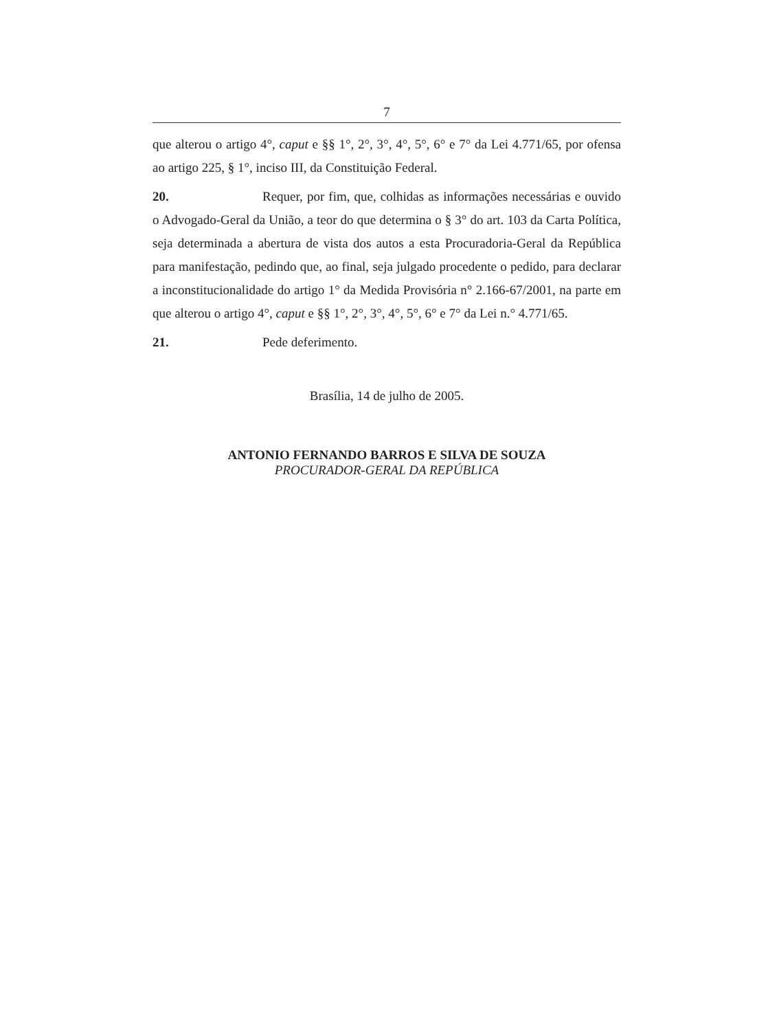7
que alterou o artigo 4°, caput e §§ 1°, 2°, 3°, 4°, 5°, 6° e 7° da Lei 4.771/65, por ofensa ao artigo 225, § 1°, inciso III, da Constituição Federal.
20. Requer, por fim, que, colhidas as informações necessárias e ouvido o Advogado-Geral da União, a teor do que determina o § 3° do art. 103 da Carta Política, seja determinada a abertura de vista dos autos a esta Procuradoria-Geral da República para manifestação, pedindo que, ao final, seja julgado procedente o pedido, para declarar a inconstitucionalidade do artigo 1° da Medida Provisória n° 2.166-67/2001, na parte em que alterou o artigo 4°, caput e §§ 1°, 2°, 3°, 4°, 5°, 6° e 7° da Lei n.° 4.771/65.
21. Pede deferimento.
Brasília, 14 de julho de 2005.
ANTONIO FERNANDO BARROS E SILVA DE SOUZA
PROCURADOR-GERAL DA REPÚBLICA